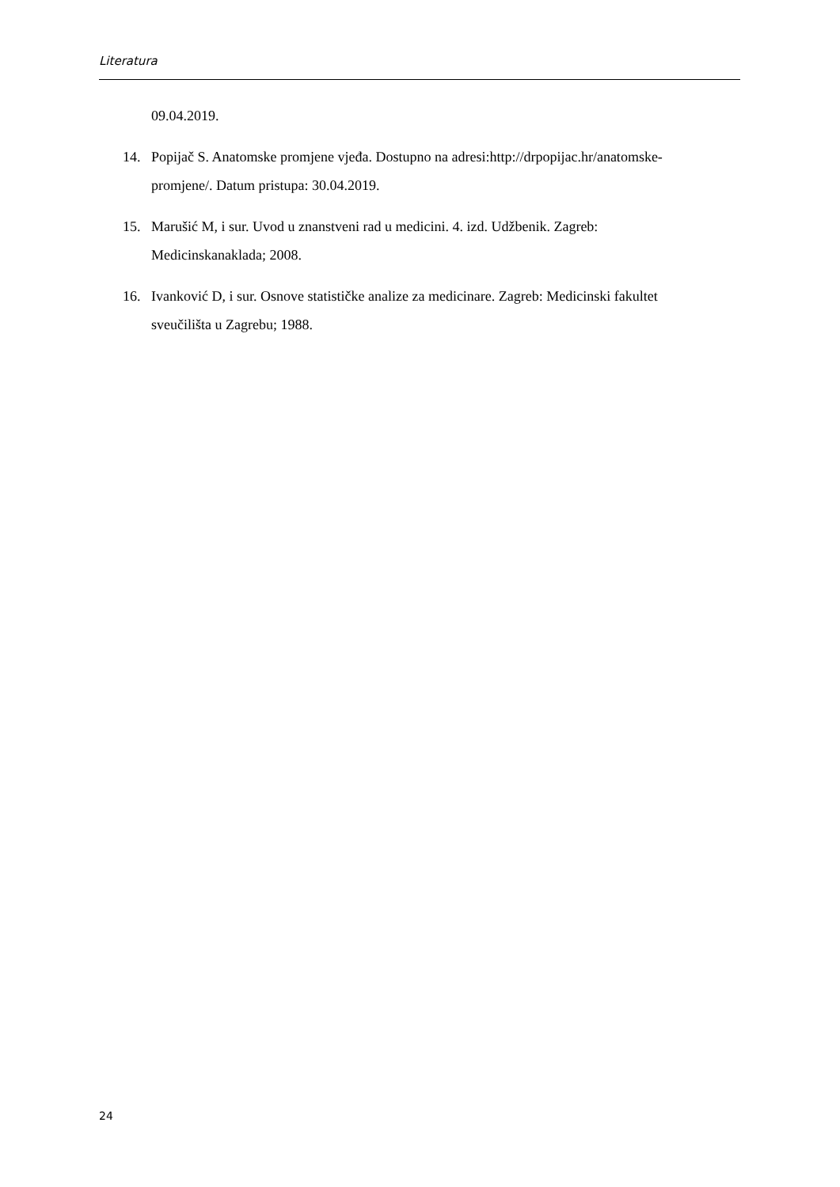Literatura
09.04.2019.
14. Popijač S. Anatomske promjene vjeđa. Dostupno na adresi:http://drpopijac.hr/anatomske-promjene/. Datum pristupa: 30.04.2019.
15. Marušić M, i sur. Uvod u znanstveni rad u medicini. 4. izd. Udžbenik. Zagreb: Medicinskanaklada; 2008.
16. Ivanković D, i sur. Osnove statističke analize za medicinare. Zagreb: Medicinski fakultet sveučilišta u Zagrebu; 1988.
24